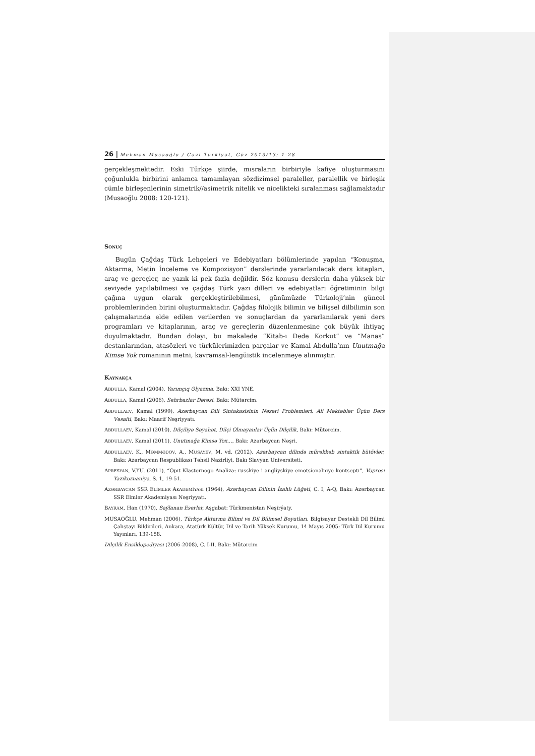26 | Mehman Musaoğlu / Gazi Türkiyat, Güz 2013/13: 1-28
gerçekleşmektedir. Eski Türkçe şiirde, mısraların birbiriyle kafiye oluşturmasını çoğunlukla birbirini anlamca tamamlayan sözdizimsel paraleller, paralellik ve birleşik cümle birleşenlerinin simetrik//asimetrik nitelik ve nicelikteki sıralanması sağlamaktadır (Musaoğlu 2008: 120-121).
SONUÇ
Bugün Çağdaş Türk Lehçeleri ve Edebiyatları bölümlerinde yapılan “Konuşma, Aktarma, Metin İnceleme ve Kompozisyon” derslerinde yararlanılacak ders kitapları, araç ve gereçler, ne yazık ki pek fazla değildir. Söz konusu derslerin daha yüksek bir seviyede yapılabilmesi ve çağdaş Türk yazı dilleri ve edebiyatları öğretiminin bilgi çağına uygun olarak gerçekleştirilebilmesi, günümüzde Türkoloji’nin güncel problemlerinden birini oluşturmaktadır. Çağdaş filolojik bilimin ve bilişsel dilbilimin son çalışmalarında elde edilen verilerden ve sonuçlardan da yararlanılarak yeni ders programları ve kitaplarının, araç ve gereçlerin düzenlenmesine çok büyük ihtiyaç duyulmaktadır. Bundan dolayı, bu makalede “Kitab-ı Dede Korkut” ve “Manas” destanlarından, atasözleri ve türkülerimizden parçalar ve Kamal Abdulla’nın Unutmağa Kimse Yok romanının metni, kavramsal-lengüistik incelenmeye alınmıştır.
KAYNAKÇA
ABDULLA, Kamal (2004), Yarımçıq Əlyazma, Bakı: XXI YNE.
ABDULLA, Kamal (2006), Sehrbazlar Dərəsi, Bakı: Mütərcim.
ABDULLAEV, Kamal (1999), Azərbaycan Dili Sintakasisinin Nəzəri Problemləri, Ali Məktəblər Üçün Dərs Vəsaiti, Bakı: Maarif Nəşriyyatı.
ABDULLAEV, Kamal (2010), Dilçiliyə Səyahət, Dilçi Olmayanlar Üçün Dilçilik, Bakı: Mütərcim.
ABDULLAEV, Kamal (2011), Unutmağa Kimsə Yox…, Bakı: Azərbaycan Nəşri.
ABDULLAEV, K., MƏMMƏDOV, A., MUSAYEV, M. vd. (2012), Azərbaycan dilində mürəkkəb sintaktik bütövlər, Bakı: Azərbaycan Respublikası Təhsil Nazirliyi, Bakı Slavyan Universiteti.
APRESYAN, V.YU. (2011), “Opıt Klasternogo Analiza: russkiye i angliyskiye emotsionalnıye kontseptı”, Voprosı Yazıkoznaniya, S. 1, 19-51.
AZƏRBAYCAN SSR ELİMLER AKADEMİYASI (1964), Azərbaycan Dilinin İzahlı Lüğəti, C. I, A-Q, Bakı: Azərbaycan SSR Elmlər Akademiyası Nəşriyyatı.
BAYRAM, Han (1970), Saýlanan Eserler, Aşgabat: Türkmenistan Neşirýaty.
MUSAOĞLU, Mehman (2006), Türkçe Aktarma Bilimi ve Dil Bilimsel Boyutları. Bilgisayar Destekli Dil Bilimi Çalıştayı Bildirileri, Ankara, Atatürk Kültür, Dil ve Tarih Yüksek Kurumu, 14 Mayıs 2005: Türk Dil Kurumu Yayınları, 139-158.
Dilçilik Ensiklopediyası (2006-2008), C. I-II, Bakı: Mütərcim